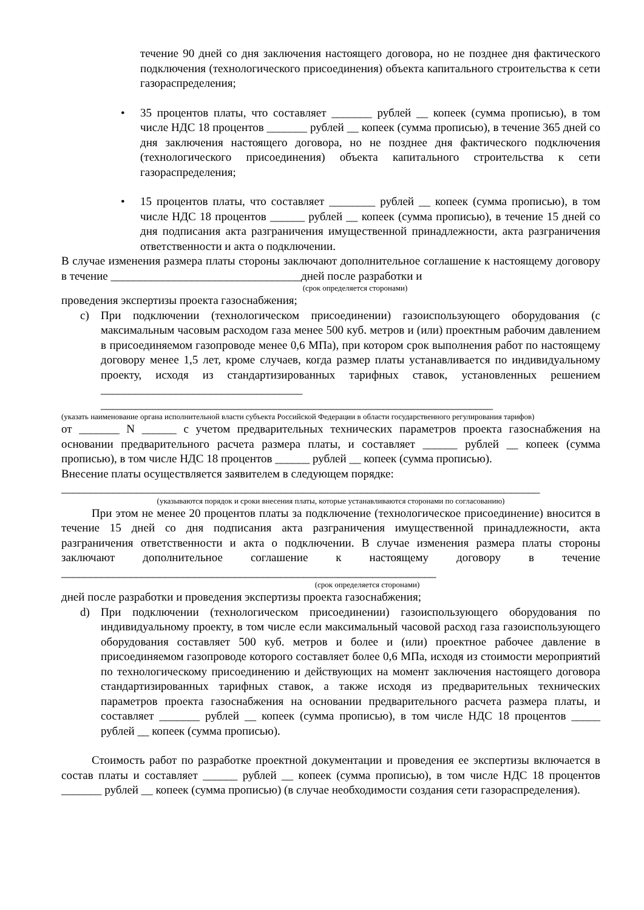течение 90 дней со дня заключения настоящего договора, но не позднее дня фактического подключения (технологического присоединения) объекта капитального строительства к сети газораспределения;
• 35 процентов платы, что составляет _______ рублей __ копеек (сумма прописью), в том числе НДС 18 процентов _______ рублей __ копеек (сумма прописью), в течение 365 дней со дня заключения настоящего договора, но не позднее дня фактического подключения (технологического присоединения) объекта капитального строительства к сети газораспределения;
• 15 процентов платы, что составляет ________ рублей __ копеек (сумма прописью), в том числе НДС 18 процентов ______ рублей __ копеек (сумма прописью), в течение 15 дней со дня подписания акта разграничения имущественной принадлежности, акта разграничения ответственности и акта о подключении.
В случае изменения размера платы стороны заключают дополнительное соглашение к настоящему договору в течение _________________________________дней после разработки и
(срок определяется сторонами)
проведения экспертизы проекта газоснабжения;
c) При подключении (технологическом присоединении) газоиспользующего оборудования (с максимальным часовым расходом газа менее 500 куб. метров и (или) проектным рабочим давлением в присоединяемом газопроводе менее 0,6 МПа), при котором срок выполнения работ по настоящему договору менее 1,5 лет, кроме случаев, когда размер платы устанавливается по индивидуальному проекту, исходя из стандартизированных тарифных ставок, установленных решением ___________________________________
____________________________________________________________________
(указать наименование органа исполнительной власти субъекта Российской Федерации в области государственного регулирования тарифов)
от _______ N ______ с учетом предварительных технических параметров проекта газоснабжения на основании предварительного расчета размера платы, и составляет ______ рублей __ копеек (сумма прописью), в том числе НДС 18 процентов ______ рублей __ копеек (сумма прописью).
Внесение платы осуществляется заявителем в следующем порядке:
___________________________________________________________________________________
(указываются порядок и сроки внесения платы, которые устанавливаются сторонами по согласованию)
При этом не менее 20 процентов платы за подключение (технологическое присоединение) вносится в течение 15 дней со дня подписания акта разграничения имущественной принадлежности, акта разграничения ответственности и акта о подключении. В случае изменения размера платы стороны заключают дополнительное соглашение к настоящему договору в течение _________________________________________________________________
(срок определяется сторонами)
дней после разработки и проведения экспертизы проекта газоснабжения;
d) При подключении (технологическом присоединении) газоиспользующего оборудования по индивидуальному проекту, в том числе если максимальный часовой расход газа газоиспользующего оборудования составляет 500 куб. метров и более и (или) проектное рабочее давление в присоединяемом газопроводе которого составляет более 0,6 МПа, исходя из стоимости мероприятий по технологическому присоединению и действующих на момент заключения настоящего договора стандартизированных тарифных ставок, а также исходя из предварительных технических параметров проекта газоснабжения на основании предварительного расчета размера платы, и составляет _______ рублей __ копеек (сумма прописью), в том числе НДС 18 процентов _____ рублей __ копеек (сумма прописью).
Стоимость работ по разработке проектной документации и проведения ее экспертизы включается в состав платы и составляет ______ рублей __ копеек (сумма прописью), в том числе НДС 18 процентов _______ рублей __ копеек (сумма прописью) (в случае необходимости создания сети газораспределения).